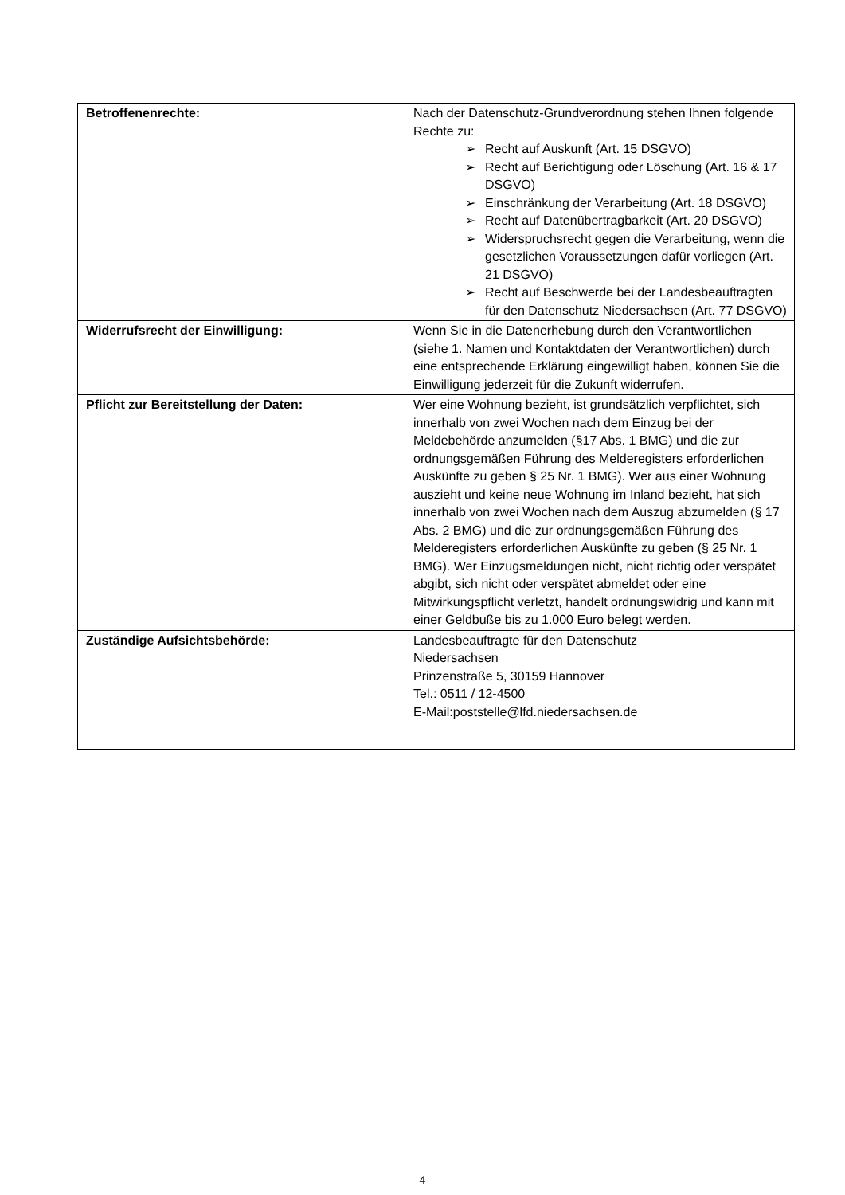| Betroffenenrechte: | Nach der Datenschutz-Grundverordnung stehen Ihnen folgende Rechte zu: ➢ Recht auf Auskunft (Art. 15 DSGVO) ➢ Recht auf Berichtigung oder Löschung (Art. 16 & 17 DSGVO) ➢ Einschränkung der Verarbeitung (Art. 18 DSGVO) ➢ Recht auf Datenübertragbarkeit (Art. 20 DSGVO) ➢ Widerspruchsrecht gegen die Verarbeitung, wenn die gesetzlichen Voraussetzungen dafür vorliegen (Art. 21 DSGVO) ➢ Recht auf Beschwerde bei der Landesbeauftragten für den Datenschutz Niedersachsen (Art. 77 DSGVO) |
| Widerrufsrecht der Einwilligung: | Wenn Sie in die Datenerhebung durch den Verantwortlichen (siehe 1. Namen und Kontaktdaten der Verantwortlichen) durch eine entsprechende Erklärung eingewilligt haben, können Sie die Einwilligung jederzeit für die Zukunft widerrufen. |
| Pflicht zur Bereitstellung der Daten: | Wer eine Wohnung bezieht, ist grundsätzlich verpflichtet, sich innerhalb von zwei Wochen nach dem Einzug bei der Meldebehörde anzumelden (§17 Abs. 1 BMG) und die zur ordnungsgemäßen Führung des Melderegisters erforderlichen Auskünfte zu geben § 25 Nr. 1 BMG). Wer aus einer Wohnung auszieht und keine neue Wohnung im Inland bezieht, hat sich innerhalb von zwei Wochen nach dem Auszug abzumelden (§ 17 Abs. 2 BMG) und die zur ordnungsgemäßen Führung des Melderegisters erforderlichen Auskünfte zu geben (§ 25 Nr. 1 BMG). Wer Einzugsmeldungen nicht, nicht richtig oder verspätet abgibt, sich nicht oder verspätet abmeldet oder eine Mitwirkungspflicht verletzt, handelt ordnungswidrig und kann mit einer Geldbuße bis zu 1.000 Euro belegt werden. |
| Zuständige Aufsichtsbehörde: | Landesbeauftragte für den Datenschutz Niedersachsen Prinzenstraße 5, 30159 Hannover Tel.: 0511 / 12-4500 E-Mail:poststelle@lfd.niedersachsen.de |
4